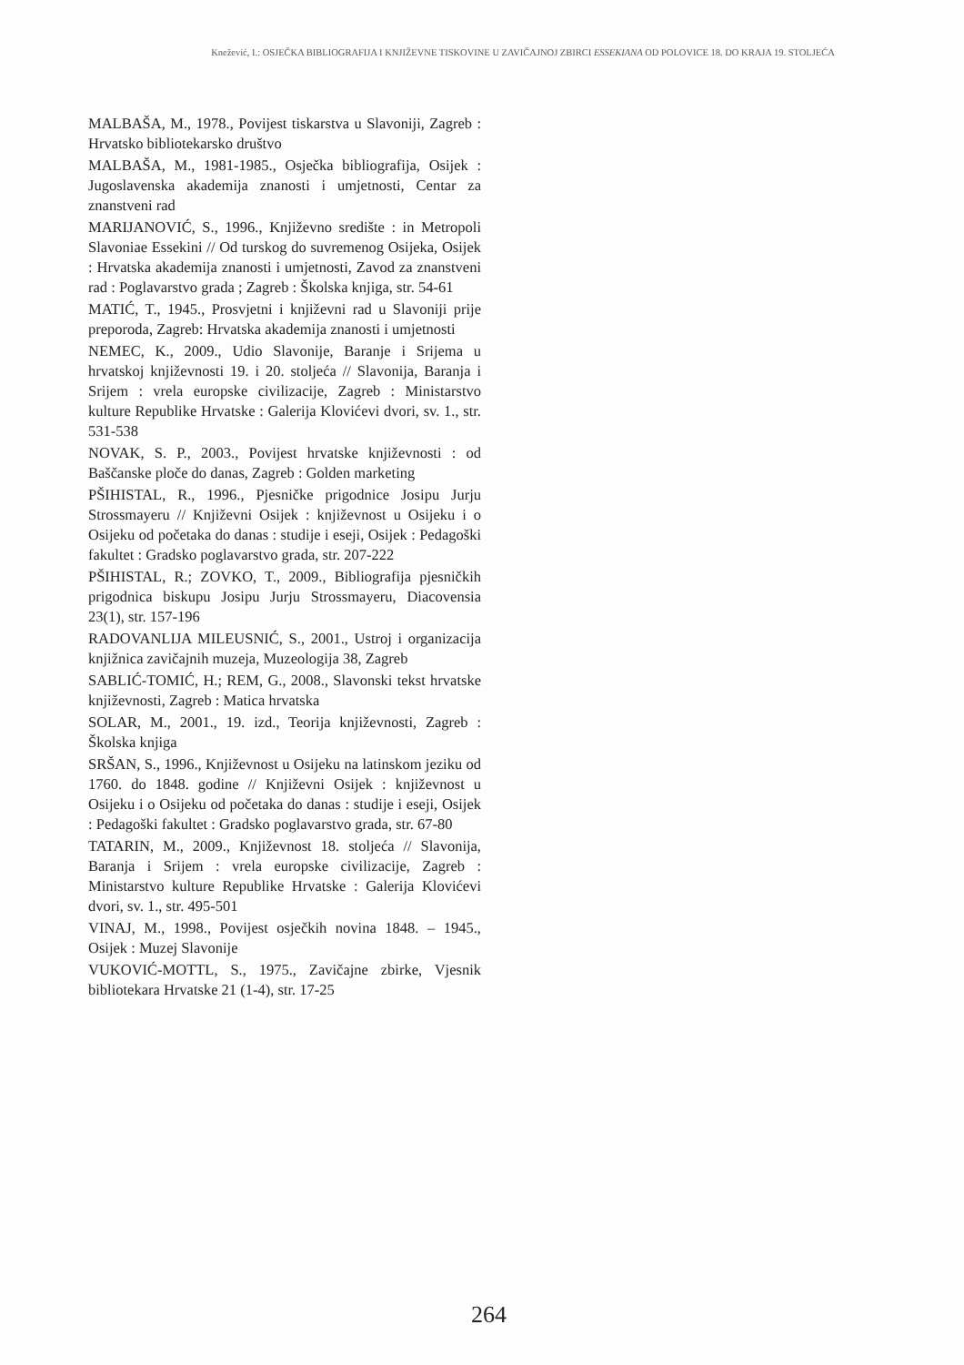Knežević, I.: OSJEČKA BIBLIOGRAFIJA I KNJIŽEVNE TISKOVINE U ZAVIČAJNOJ ZBIRCI ESSEKIANA OD POLOVICE 18. DO KRAJA 19. STOLJEĆA
MALBAŠA, M., 1978., Povijest tiskarstva u Slavoniji, Zagreb : Hrvatsko bibliotekarsko društvo
MALBAŠA, M., 1981-1985., Osječka bibliografija, Osijek : Jugoslavenska akademija znanosti i umjetnosti, Centar za znanstveni rad
MARIJANOVIĆ, S., 1996., Književno središte : in Metropoli Slavoniae Essekini // Od turskog do suvremenog Osijeka, Osijek : Hrvatska akademija znanosti i umjetnosti, Zavod za znanstveni rad : Poglavarstvo grada ; Zagreb : Školska knjiga, str. 54-61
MATIĆ, T., 1945., Prosvjetni i književni rad u Slavoniji prije preporoda, Zagreb: Hrvatska akademija znanosti i umjetnosti
NEMEC, K., 2009., Udio Slavonije, Baranje i Srijema u hrvatskoj književnosti 19. i 20. stoljeća // Slavonija, Baranja i Srijem : vrela europske civilizacije, Zagreb : Ministarstvo kulture Republike Hrvatske : Galerija Klovićevi dvori, sv. 1., str. 531-538
NOVAK, S. P., 2003., Povijest hrvatske književnosti : od Baščanske ploče do danas, Zagreb : Golden marketing
PŠIHISTAL, R., 1996., Pjesničke prigodnice Josipu Jurju Strossmayeru // Književni Osijek : književnost u Osijeku i o Osijeku od početaka do danas : studije i eseji, Osijek : Pedagoški fakultet : Gradsko poglavarstvo grada, str. 207-222
PŠIHISTAL, R.; ZOVKO, T., 2009., Bibliografija pjesničkih prigodnica biskupu Josipu Jurju Strossmayeru, Diacovensia 23(1), str. 157-196
RADOVANLIJA MILEUSNIĆ, S., 2001., Ustroj i organizacija knjižnica zavičajnih muzeja, Muzeologija 38, Zagreb
SABLIĆ-TOMIĆ, H.; REM, G., 2008., Slavonski tekst hrvatske književnosti, Zagreb : Matica hrvatska
SOLAR, M., 2001., 19. izd., Teorija književnosti, Zagreb : Školska knjiga
SRŠAN, S., 1996., Književnost u Osijeku na latinskom jeziku od 1760. do 1848. godine // Književni Osijek : književnost u Osijeku i o Osijeku od početaka do danas : studije i eseji, Osijek : Pedagoški fakultet : Gradsko poglavarstvo grada, str. 67-80
TATARIN, M., 2009., Književnost 18. stoljeća // Slavonija, Baranja i Srijem : vrela europske civilizacije, Zagreb : Ministarstvo kulture Republike Hrvatske : Galerija Klovićevi dvori, sv. 1., str. 495-501
VINAJ, M., 1998., Povijest osječkih novina 1848. – 1945., Osijek : Muzej Slavonije
VUKOVIĆ-MOTTL, S., 1975., Zavičajne zbirke, Vjesnik bibliotekara Hrvatske 21 (1-4), str. 17-25
264